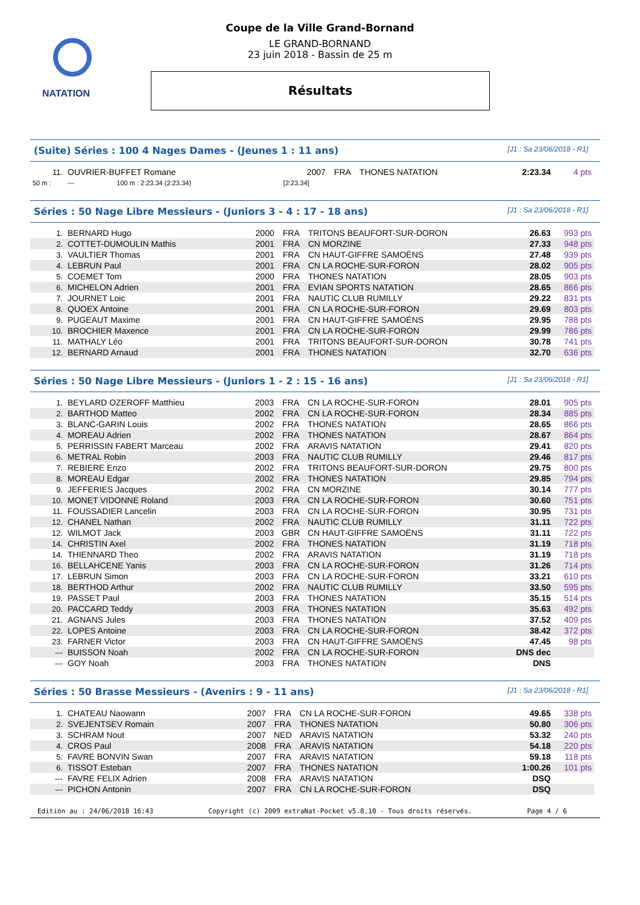NATATION
Coupe de la Ville Grand-Bornand
LE GRAND-BORNAND
23 juin 2018 - Bassin de 25 m
Résultats
(Suite) Séries : 100 4 Nages Dames - (Jeunes 1 : 11 ans) [J1 : Sa 23/06/2018 - R1]
| 11. | OUVRIER-BUFFET Romane | 2007 | FRA | THONES NATATION | 2:23.34 | 4 pts |
| 50 m : | --- 100 m : 2:23.34 (2:23.34) | [2:23.34] | | | | |
Séries : 50 Nage Libre Messieurs - (Juniors 3 - 4 : 17 - 18 ans) [J1 : Sa 23/06/2018 - R1]
| 1. | BERNARD Hugo | 2000 | FRA | TRITONS BEAUFORT-SUR-DORON | 26.63 | 993 pts |
| 2. | COTTET-DUMOULIN Mathis | 2001 | FRA | CN MORZINE | 27.33 | 948 pts |
| 3. | VAULTIER Thomas | 2001 | FRA | CN HAUT-GIFFRE SAMOËNS | 27.48 | 939 pts |
| 4. | LEBRUN Paul | 2001 | FRA | CN LA ROCHE-SUR-FORON | 28.02 | 905 pts |
| 5. | COEMET Tom | 2000 | FRA | THONES NATATION | 28.05 | 903 pts |
| 6. | MICHELON Adrien | 2001 | FRA | EVIAN SPORTS NATATION | 28.65 | 866 pts |
| 7. | JOURNET Loic | 2001 | FRA | NAUTIC CLUB RUMILLY | 29.22 | 831 pts |
| 8. | QUOEX Antoine | 2001 | FRA | CN LA ROCHE-SUR-FORON | 29.69 | 803 pts |
| 9. | PUGEAUT Maxime | 2001 | FRA | CN HAUT-GIFFRE SAMOËNS | 29.95 | 788 pts |
| 10. | BROCHIER Maxence | 2001 | FRA | CN LA ROCHE-SUR-FORON | 29.99 | 786 pts |
| 11. | MATHALY Léo | 2001 | FRA | TRITONS BEAUFORT-SUR-DORON | 30.78 | 741 pts |
| 12. | BERNARD Arnaud | 2001 | FRA | THONES NATATION | 32.70 | 636 pts |
Séries : 50 Nage Libre Messieurs - (Juniors 1 - 2 : 15 - 16 ans) [J1 : Sa 23/06/2018 - R1]
| 1. | BEYLARD OZEROFF Matthieu | 2003 | FRA | CN LA ROCHE-SUR-FORON | 28.01 | 905 pts |
| 2. | BARTHOD Matteo | 2002 | FRA | CN LA ROCHE-SUR-FORON | 28.34 | 885 pts |
| 3. | BLANC-GARIN Louis | 2002 | FRA | THONES NATATION | 28.65 | 866 pts |
| 4. | MOREAU Adrien | 2002 | FRA | THONES NATATION | 28.67 | 864 pts |
| 5. | PERRISSIN FABERT Marceau | 2002 | FRA | ARAVIS NATATION | 29.41 | 820 pts |
| 6. | METRAL Robin | 2003 | FRA | NAUTIC CLUB RUMILLY | 29.46 | 817 pts |
| 7. | REBIERE Enzo | 2002 | FRA | TRITONS BEAUFORT-SUR-DORON | 29.75 | 800 pts |
| 8. | MOREAU Edgar | 2002 | FRA | THONES NATATION | 29.85 | 794 pts |
| 9. | JEFFERIES Jacques | 2002 | FRA | CN MORZINE | 30.14 | 777 pts |
| 10. | MONET VIDONNE Roland | 2003 | FRA | CN LA ROCHE-SUR-FORON | 30.60 | 751 pts |
| 11. | FOUSSADIER Lancelin | 2003 | FRA | CN LA ROCHE-SUR-FORON | 30.95 | 731 pts |
| 12. | CHANEL Nathan | 2002 | FRA | NAUTIC CLUB RUMILLY | 31.11 | 722 pts |
| 12. | WILMOT Jack | 2003 | GBR | CN HAUT-GIFFRE SAMOËNS | 31.11 | 722 pts |
| 14. | CHRISTIN Axel | 2002 | FRA | THONES NATATION | 31.19 | 718 pts |
| 14. | THIENNARD Theo | 2002 | FRA | ARAVIS NATATION | 31.19 | 718 pts |
| 16. | BELLAHCENE Yanis | 2003 | FRA | CN LA ROCHE-SUR-FORON | 31.26 | 714 pts |
| 17. | LEBRUN Simon | 2003 | FRA | CN LA ROCHE-SUR-FORON | 33.21 | 610 pts |
| 18. | BERTHOD Arthur | 2002 | FRA | NAUTIC CLUB RUMILLY | 33.50 | 595 pts |
| 19. | PASSET Paul | 2003 | FRA | THONES NATATION | 35.15 | 514 pts |
| 20. | PACCARD Teddy | 2003 | FRA | THONES NATATION | 35.63 | 492 pts |
| 21. | AGNANS Jules | 2003 | FRA | THONES NATATION | 37.52 | 409 pts |
| 22. | LOPES Antoine | 2003 | FRA | CN LA ROCHE-SUR-FORON | 38.42 | 372 pts |
| 23. | FARNER Victor | 2003 | FRA | CN HAUT-GIFFRE SAMOËNS | 47.45 | 98 pts |
| --- | BUISSON Noah | 2002 | FRA | CN LA ROCHE-SUR-FORON | DNS dec | |
| --- | GOY Noah | 2003 | FRA | THONES NATATION | DNS | |
Séries : 50 Brasse Messieurs - (Avenirs : 9 - 11 ans) [J1 : Sa 23/06/2018 - R1]
| 1. | CHATEAU Naowann | 2007 | FRA | CN LA ROCHE-SUR-FORON | 49.65 | 338 pts |
| 2. | SVEJENTSEV Romain | 2007 | FRA | THONES NATATION | 50.80 | 306 pts |
| 3. | SCHRAM Nout | 2007 | NED | ARAVIS NATATION | 53.32 | 240 pts |
| 4. | CROS Paul | 2008 | FRA | ARAVIS NATATION | 54.18 | 220 pts |
| 5. | FAVRE BONVIN Swan | 2007 | FRA | ARAVIS NATATION | 59.18 | 118 pts |
| 6. | TISSOT Esteban | 2007 | FRA | THONES NATATION | 1:00.26 | 101 pts |
| --- | FAVRE FELIX Adrien | 2008 | FRA | ARAVIS NATATION | DSQ | |
| --- | PICHON Antonin | 2007 | FRA | CN LA ROCHE-SUR-FORON | DSQ | |
Edition au : 24/06/2018 16:43 Copyright (c) 2009 extraNat-Pocket v5.8.10 - Tous droits réservés. Page 4 / 6